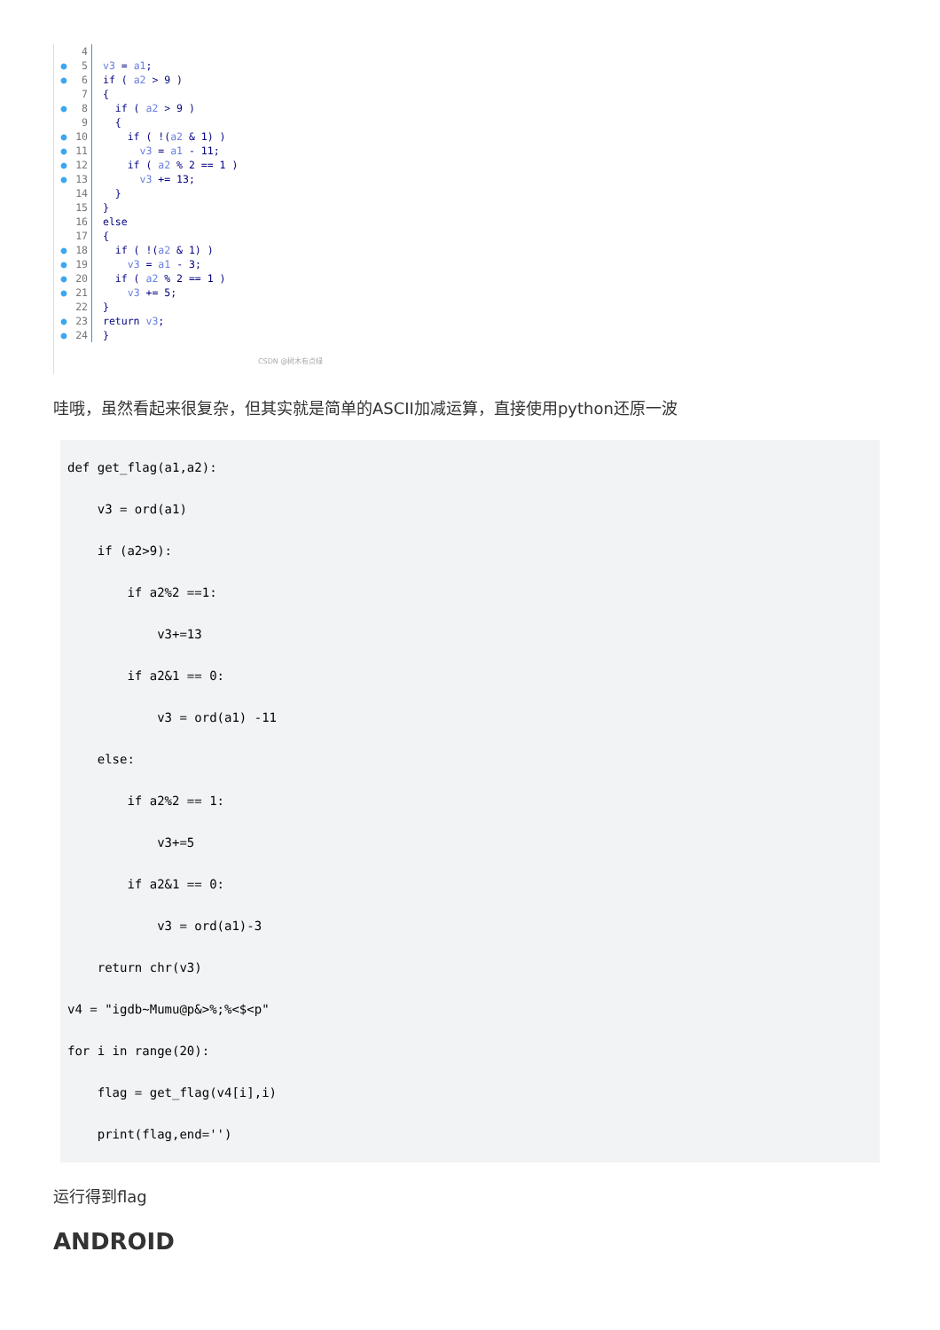4
● 5 v3 = a1;
● 6 if ( a2 > 9 )
7 {
● 8 if ( a2 > 9 )
9 {
● 10 if ( !(a2 & 1) )
● 11 v3 = a1 - 11;
● 12 if ( a2 % 2 == 1 )
● 13 v3 += 13;
14 }
15 }
16 else
17 {
● 18 if ( !(a2 & 1) )
● 19 v3 = a1 - 3;
● 20 if ( a2 % 2 == 1 )
● 21 v3 += 5;
22 }
● 23 return v3;
● 24 }
CSDN @树木有点绿
哇哦，虽然看起来很复杂，但其实就是简单的ASCII加减运算，直接使用python还原一波
def get_flag(a1,a2):
    v3 = ord(a1)
    if (a2>9):
        if a2%2 ==1:
            v3+=13
        if a2&1 == 0:
            v3 = ord(a1) -11
    else:
        if a2%2 == 1:
            v3+=5
        if a2&1 == 0:
            v3 = ord(a1)-3
    return chr(v3)
v4 = "igdb~Mumu@p&>%;%<$<p"
for i in range(20):
    flag = get_flag(v4[i],i)
    print(flag,end='')
运行得到flag
ANDROID